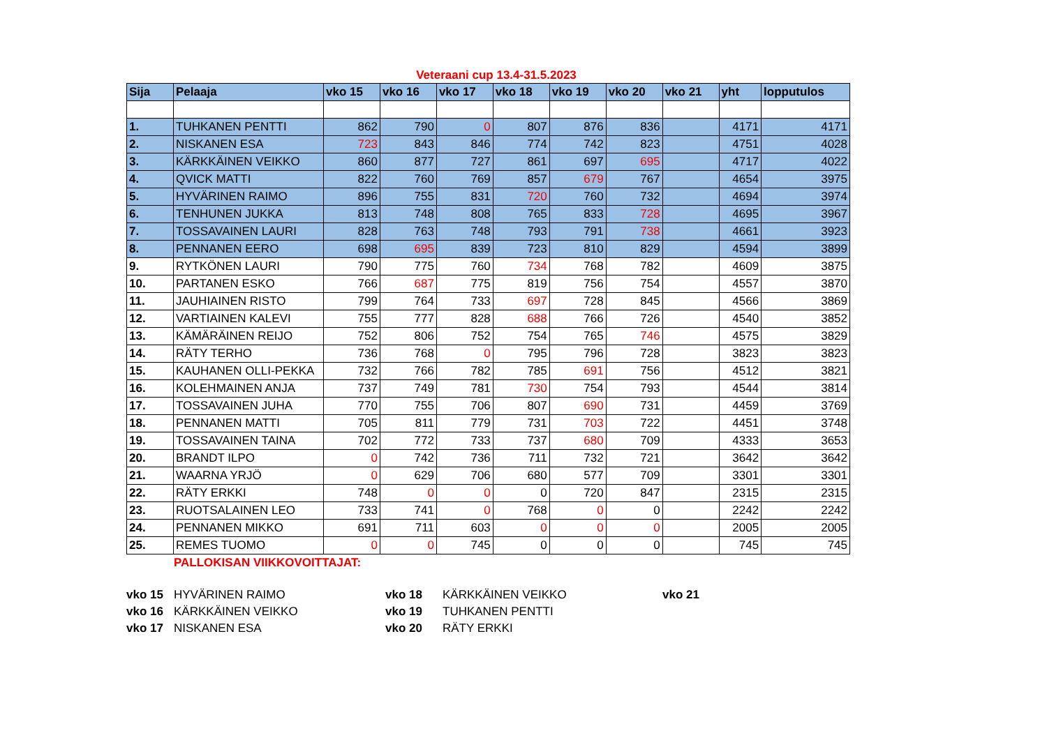Veteraani cup 13.4-31.5.2023
| Sija | Pelaaja | vko 15 | vko 16 | vko 17 | vko 18 | vko 19 | vko 20 | vko 21 | yht | lopputulos |
| --- | --- | --- | --- | --- | --- | --- | --- | --- | --- | --- |
| 1. | TUHKANEN PENTTI | 862 | 790 | 0 | 807 | 876 | 836 | | 4171 | 4171 |
| 2. | NISKANEN ESA | 723 | 843 | 846 | 774 | 742 | 823 | | 4751 | 4028 |
| 3. | KÄRKKÄINEN VEIKKO | 860 | 877 | 727 | 861 | 697 | 695 | | 4717 | 4022 |
| 4. | QVICK MATTI | 822 | 760 | 769 | 857 | 679 | 767 | | 4654 | 3975 |
| 5. | HYVÄRINEN RAIMO | 896 | 755 | 831 | 720 | 760 | 732 | | 4694 | 3974 |
| 6. | TENHUNEN JUKKA | 813 | 748 | 808 | 765 | 833 | 728 | | 4695 | 3967 |
| 7. | TOSSAVAINEN LAURI | 828 | 763 | 748 | 793 | 791 | 738 | | 4661 | 3923 |
| 8. | PENNANEN EERO | 698 | 695 | 839 | 723 | 810 | 829 | | 4594 | 3899 |
| 9. | RYTKÖNEN LAURI | 790 | 775 | 760 | 734 | 768 | 782 | | 4609 | 3875 |
| 10. | PARTANEN ESKO | 766 | 687 | 775 | 819 | 756 | 754 | | 4557 | 3870 |
| 11. | JAUHIAINEN RISTO | 799 | 764 | 733 | 697 | 728 | 845 | | 4566 | 3869 |
| 12. | VARTIAINEN KALEVI | 755 | 777 | 828 | 688 | 766 | 726 | | 4540 | 3852 |
| 13. | KÄMÄRÄINEN REIJO | 752 | 806 | 752 | 754 | 765 | 746 | | 4575 | 3829 |
| 14. | RÄTY TERHO | 736 | 768 | 0 | 795 | 796 | 728 | | 3823 | 3823 |
| 15. | KAUHANEN OLLI-PEKKA | 732 | 766 | 782 | 785 | 691 | 756 | | 4512 | 3821 |
| 16. | KOLEHMAINEN ANJA | 737 | 749 | 781 | 730 | 754 | 793 | | 4544 | 3814 |
| 17. | TOSSAVAINEN JUHA | 770 | 755 | 706 | 807 | 690 | 731 | | 4459 | 3769 |
| 18. | PENNANEN MATTI | 705 | 811 | 779 | 731 | 703 | 722 | | 4451 | 3748 |
| 19. | TOSSAVAINEN TAINA | 702 | 772 | 733 | 737 | 680 | 709 | | 4333 | 3653 |
| 20. | BRANDT ILPO | 0 | 742 | 736 | 711 | 732 | 721 | | 3642 | 3642 |
| 21. | WAARNA YRJÖ | 0 | 629 | 706 | 680 | 577 | 709 | | 3301 | 3301 |
| 22. | RÄTY ERKKI | 748 | 0 | 0 | 0 | 720 | 847 | | 2315 | 2315 |
| 23. | RUOTSALAINEN LEO | 733 | 741 | 0 | 768 | 0 | 0 | | 2242 | 2242 |
| 24. | PENNANEN MIKKO | 691 | 711 | 603 | 0 | 0 | 0 | | 2005 | 2005 |
| 25. | REMES TUOMO | 0 | 0 | 745 | 0 | 0 | 0 | | 745 | 745 |
PALLOKISAN VIIKKOVOITTAJAT:
vko 15 HYVÄRINEN RAIMO vko 18 KÄRKKÄINEN VEIKKO vko 21 vko 16 KÄRKKÄINEN VEIKKO vko 19 TUHKANEN PENTTI vko 17 NISKANEN ESA vko 20 RÄTY ERKKI